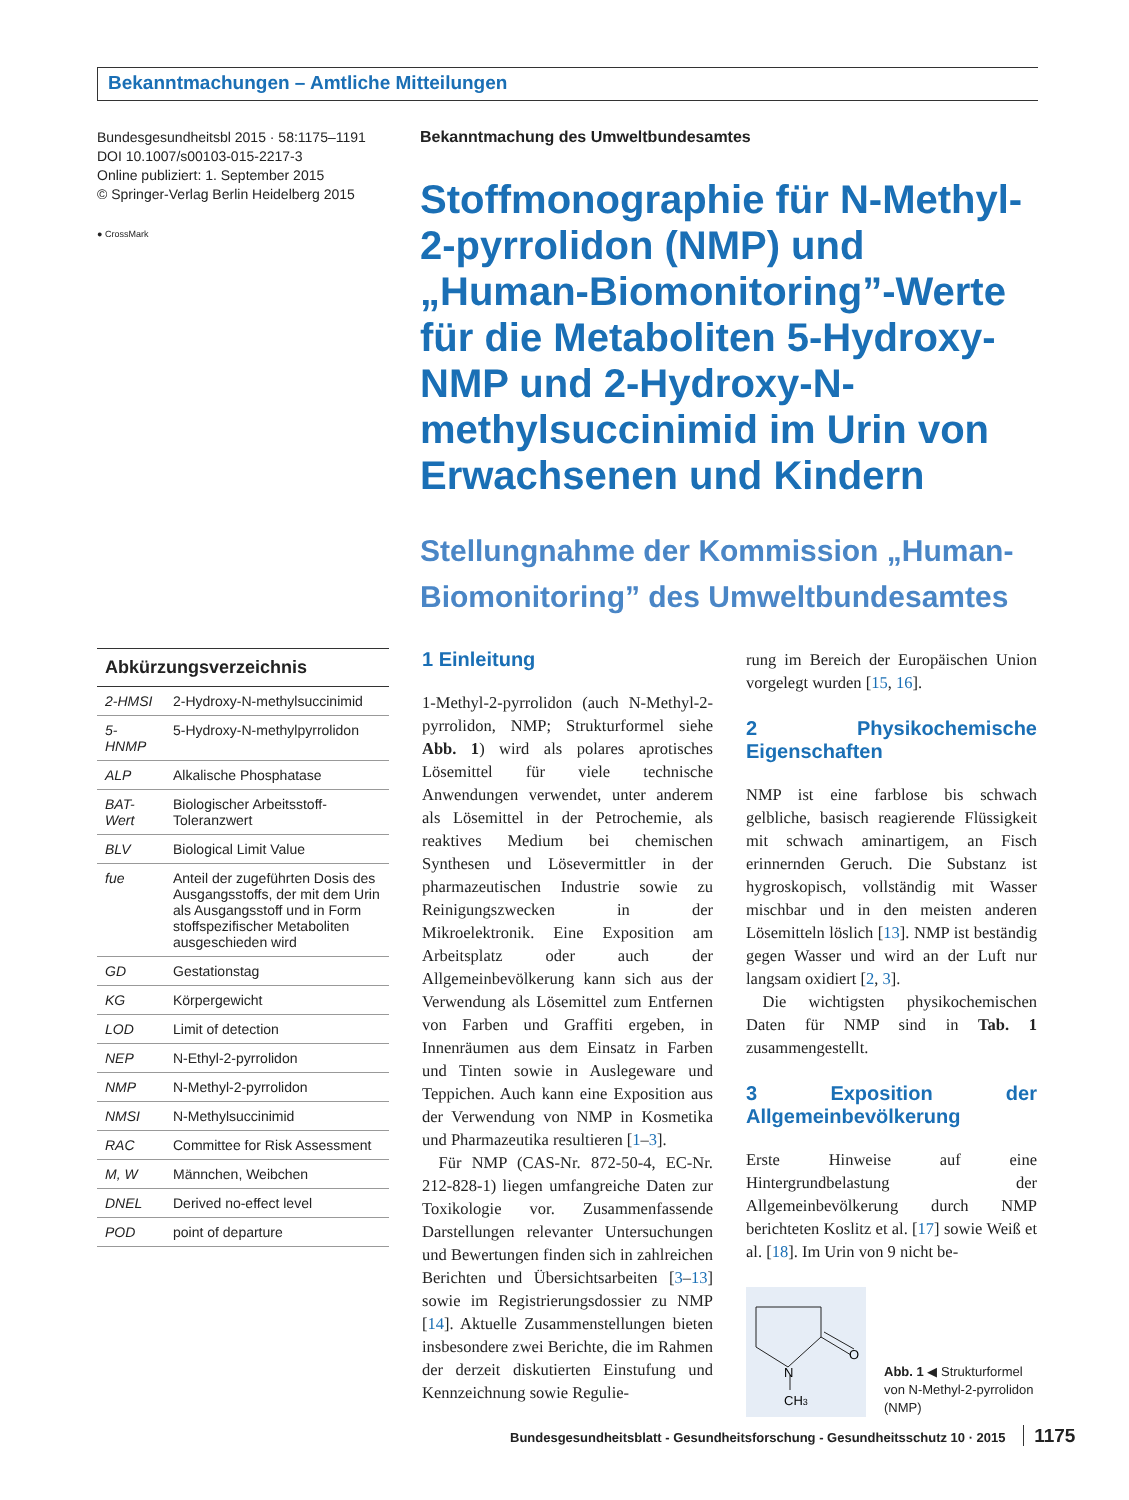Bekanntmachungen – Amtliche Mitteilungen
Bundesgesundheitsbl 2015 · 58:1175–1191
DOI 10.1007/s00103-015-2217-3
Online publiziert: 1. September 2015
© Springer-Verlag Berlin Heidelberg 2015
● CrossMark
Bekanntmachung des Umweltbundesamtes
Stoffmonographie für N-Methyl-2-pyrrolidon (NMP) und „Human-Biomonitoring”-Werte für die Metaboliten 5-Hydroxy-NMP und 2-Hydroxy-N-methylsuccinimid im Urin von Erwachsenen und Kindern
Stellungnahme der Kommission „Human-Biomonitoring” des Umweltbundesamtes
| Abkürzungsverzeichnis | |
| --- | --- |
| 2-HMSI | 2-Hydroxy-N-methylsuccinimid |
| 5-HNMP | 5-Hydroxy-N-methylpyrrolidon |
| ALP | Alkalische Phosphatase |
| BAT-Wert | Biologischer Arbeitsstoff-Toleranzwert |
| BLV | Biological Limit Value |
| fue | Anteil der zugeführten Dosis des Ausgangsstoffs, der mit dem Urin als Ausgangsstoff und in Form stoffspezifischer Metaboliten ausgeschieden wird |
| GD | Gestationstag |
| KG | Körpergewicht |
| LOD | Limit of detection |
| NEP | N-Ethyl-2-pyrrolidon |
| NMP | N-Methyl-2-pyrrolidon |
| NMSI | N-Methylsuccinimid |
| RAC | Committee for Risk Assessment |
| M, W | Männchen, Weibchen |
| DNEL | Derived no-effect level |
| POD | point of departure |
1 Einleitung
1-Methyl-2-pyrrolidon (auch N-Methyl-2-pyrrolidon, NMP; Strukturformel siehe Abb. 1) wird als polares aprotisches Lösemittel für viele technische Anwendungen verwendet, unter anderem als Lösemittel in der Petrochemie, als reaktives Medium bei chemischen Synthesen und Lösevermittler in der pharmazeutischen Industrie sowie zu Reinigungszwecken in der Mikroelektronik. Eine Exposition am Arbeitsplatz oder auch der Allgemeinbevölkerung kann sich aus der Verwendung als Lösemittel zum Entfernen von Farben und Graffiti ergeben, in Innenräumen aus dem Einsatz in Farben und Tinten sowie in Auslegeware und Teppichen. Auch kann eine Exposition aus der Verwendung von NMP in Kosmetika und Pharmazeutika resultieren [1–3].
 Für NMP (CAS-Nr. 872-50-4, EC-Nr. 212-828-1) liegen umfangreiche Daten zur Toxikologie vor. Zusammenfassende Darstellungen relevanter Untersuchungen und Bewertungen finden sich in zahlreichen Berichten und Übersichtsarbeiten [3–13] sowie im Registrierungsdossier zu NMP [14]. Aktuelle Zusammenstellungen bieten insbesondere zwei Berichte, die im Rahmen der derzeit diskutierten Einstufung und Kennzeichnung sowie Regulie-
rung im Bereich der Europäischen Union vorgelegt wurden [15, 16].
2 Physikochemische Eigenschaften
NMP ist eine farblose bis schwach gelbliche, basisch reagierende Flüssigkeit mit schwach aminartigem, an Fisch erinnernden Geruch. Die Substanz ist hygroskopisch, vollständig mit Wasser mischbar und in den meisten anderen Lösemitteln löslich [13]. NMP ist beständig gegen Wasser und wird an der Luft nur langsam oxidiert [2, 3].
 Die wichtigsten physikochemischen Daten für NMP sind in Tab. 1 zusammengestellt.
3 Exposition der Allgemeinbevölkerung
Erste Hinweise auf eine Hintergrundbelastung der Allgemeinbevölkerung durch NMP berichteten Koslitz et al. [17] sowie Weiß et al. [18]. Im Urin von 9 nicht be-
N
O
CH3
Abb. 1 ◀ Strukturformel von N-Methyl-2-pyrrolidon (NMP)
Bundesgesundheitsblatt - Gesundheitsforschung - Gesundheitsschutz 10 · 2015 1175